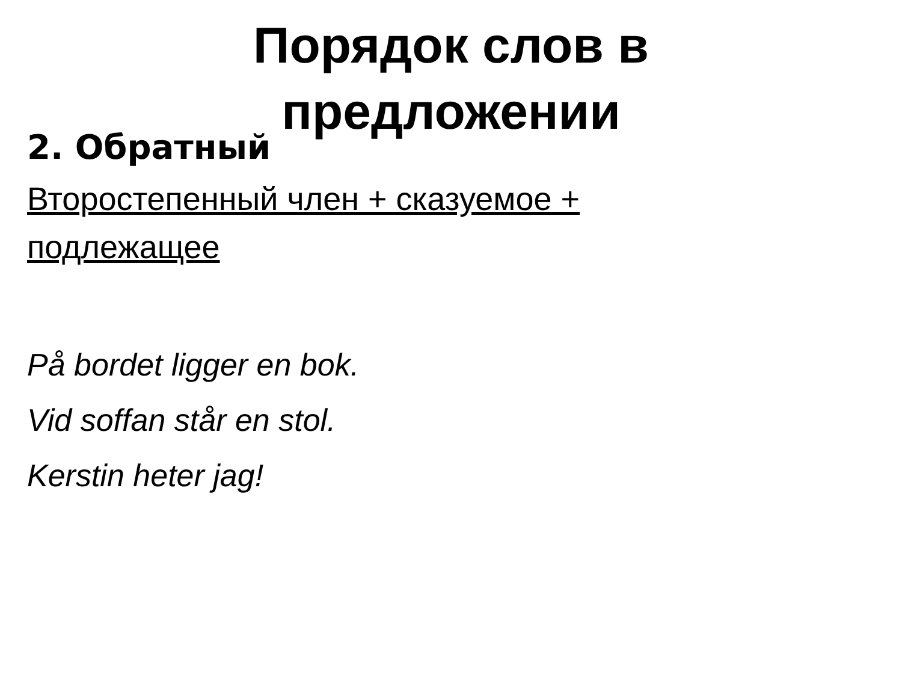Порядок слов в
предложении
2. Обратный
Второстепенный член + сказуемое + подлежащее
På bordet ligger en bok.
Vid soffan står en stol.
Kerstin heter jag!